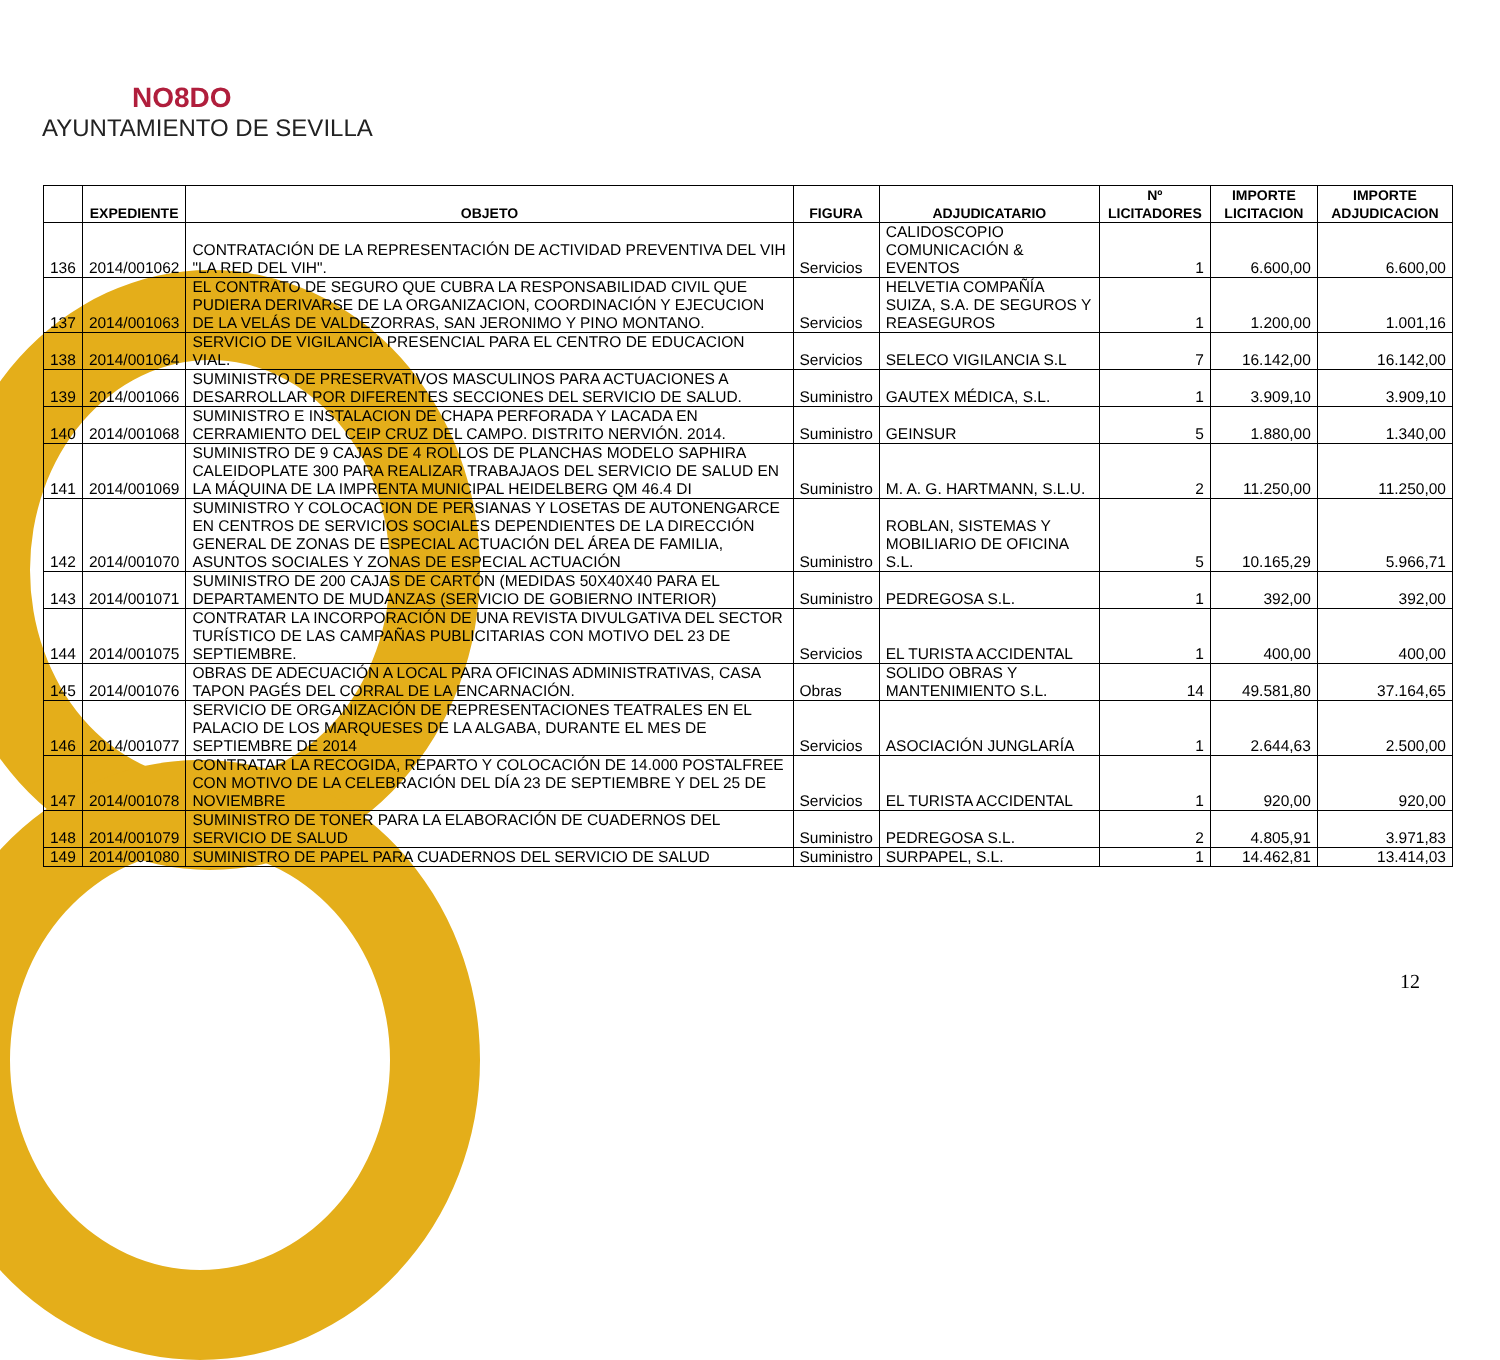NO8DO
AYUNTAMIENTO DE SEVILLA
| | EXPEDIENTE | OBJETO | FIGURA | ADJUDICATARIO | Nº LICITADORES | IMPORTE LICITACION | IMPORTE ADJUDICACION |
| --- | --- | --- | --- | --- | --- | --- | --- |
| 136 | 2014/001062 | CONTRATACIÓN DE LA REPRESENTACIÓN DE ACTIVIDAD PREVENTIVA DEL VIH "LA RED DEL VIH". | Servicios | CALIDOSCOPIO COMUNICACIÓN & EVENTOS | 1 | 6.600,00 | 6.600,00 |
| 137 | 2014/001063 | EL CONTRATO DE SEGURO QUE CUBRA LA RESPONSABILIDAD CIVIL QUE PUDIERA DERIVARSE DE LA ORGANIZACION, COORDINACIÓN Y EJECUCION DE LA VELÁS DE VALDEZORRAS, SAN JERONIMO Y PINO MONTANO. | Servicios | HELVETIA COMPAÑÍA SUIZA, S.A. DE SEGUROS Y REASEGUROS | 1 | 1.200,00 | 1.001,16 |
| 138 | 2014/001064 | SERVICIO DE VIGILANCIA PRESENCIAL PARA EL CENTRO DE EDUCACION VIAL. | Servicios | SELECO VIGILANCIA S.L | 7 | 16.142,00 | 16.142,00 |
| 139 | 2014/001066 | SUMINISTRO DE PRESERVATIVOS MASCULINOS PARA ACTUACIONES A DESARROLLAR POR DIFERENTES SECCIONES DEL SERVICIO DE SALUD. | Suministro | GAUTEX MÉDICA, S.L. | 1 | 3.909,10 | 3.909,10 |
| 140 | 2014/001068 | SUMINISTRO E INSTALACION DE CHAPA PERFORADA Y LACADA EN CERRAMIENTO DEL CEIP CRUZ DEL CAMPO. DISTRITO NERVIÓN. 2014. | Suministro | GEINSUR | 5 | 1.880,00 | 1.340,00 |
| 141 | 2014/001069 | SUMINISTRO DE 9 CAJAS DE 4 ROLLOS DE PLANCHAS MODELO SAPHIRA CALEIDOPLATE 300 PARA REALIZAR TRABAJAOS DEL SERVICIO DE SALUD EN LA MÁQUINA DE LA IMPRENTA MUNICIPAL HEIDELBERG QM 46.4 DI | Suministro | M. A. G. HARTMANN, S.L.U. | 2 | 11.250,00 | 11.250,00 |
| 142 | 2014/001070 | SUMINISTRO Y COLOCACION DE PERSIANAS Y LOSETAS DE AUTONENGARCE EN CENTROS DE SERVICIOS SOCIALES DEPENDIENTES DE LA DIRECCIÓN GENERAL DE ZONAS DE ESPECIAL ACTUACIÓN DEL ÁREA DE FAMILIA, ASUNTOS SOCIALES Y ZONAS DE ESPECIAL ACTUACIÓN | Suministro | ROBLAN, SISTEMAS Y MOBILIARIO DE OFICINA S.L. | 5 | 10.165,29 | 5.966,71 |
| 143 | 2014/001071 | SUMINISTRO DE 200 CAJAS DE CARTÓN (MEDIDAS 50X40X40 PARA EL DEPARTAMENTO DE MUDANZAS (SERVICIO DE GOBIERNO INTERIOR) | Suministro | PEDREGOSA S.L. | 1 | 392,00 | 392,00 |
| 144 | 2014/001075 | CONTRATAR LA INCORPORACIÓN DE UNA REVISTA DIVULGATIVA DEL SECTOR TURÍSTICO DE LAS CAMPAÑAS PUBLICITARIAS CON MOTIVO DEL 23 DE SEPTIEMBRE. | Servicios | EL TURISTA ACCIDENTAL | 1 | 400,00 | 400,00 |
| 145 | 2014/001076 | OBRAS DE ADECUACIÓN A LOCAL PARA OFICINAS ADMINISTRATIVAS, CASA TAPON PAGÉS DEL CORRAL DE LA ENCARNACIÓN. | Obras | SOLIDO OBRAS Y MANTENIMIENTO S.L. | 14 | 49.581,80 | 37.164,65 |
| 146 | 2014/001077 | SERVICIO DE ORGANIZACIÓN DE REPRESENTACIONES TEATRALES EN EL PALACIO DE LOS MARQUESES DE LA ALGABA, DURANTE EL MES DE SEPTIEMBRE DE 2014 | Servicios | ASOCIACIÓN JUNGLARÍA | 1 | 2.644,63 | 2.500,00 |
| 147 | 2014/001078 | CONTRATAR LA RECOGIDA, REPARTO Y COLOCACIÓN DE 14.000 POSTALFREE CON MOTIVO DE LA CELEBRACIÓN DEL DÍA 23 DE SEPTIEMBRE Y DEL 25 DE NOVIEMBRE | Servicios | EL TURISTA ACCIDENTAL | 1 | 920,00 | 920,00 |
| 148 | 2014/001079 | SUMINISTRO DE TONER PARA LA ELABORACIÓN DE CUADERNOS DEL SERVICIO DE SALUD | Suministro | PEDREGOSA S.L. | 2 | 4.805,91 | 3.971,83 |
| 149 | 2014/001080 | SUMINISTRO DE PAPEL PARA CUADERNOS DEL SERVICIO DE SALUD | Suministro | SURPAPEL, S.L. | 1 | 14.462,81 | 13.414,03 |
12